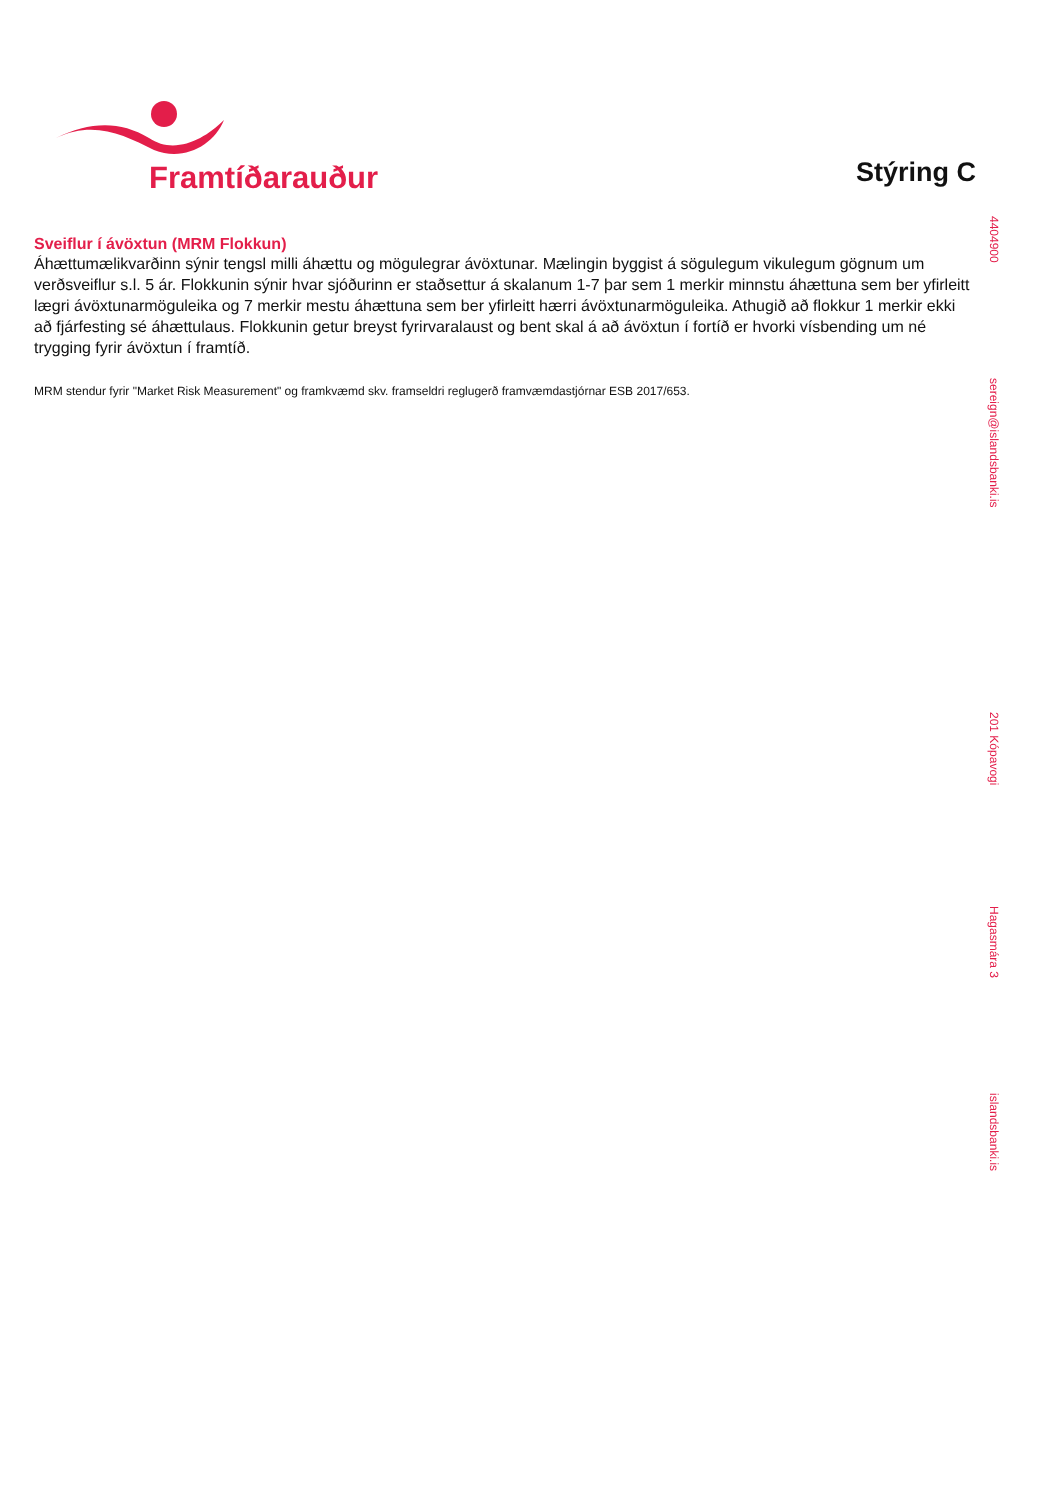Framtíðarauður
Stýring C
Sveiflur í ávöxtun (MRM Flokkun)
Áhættumælikvarðinn sýnir tengsl milli áhættu og mögulegrar ávöxtunar. Mælingin byggist á sögulegum vikulegum gögnum um verðsveiflur s.l. 5 ár. Flokkunin sýnir hvar sjóðurinn er staðsettur á skalanum 1-7 þar sem 1 merkir minnstu áhættuna sem ber yfirleitt lægri ávöxtunarmöguleika og 7 merkir mestu áhættuna sem ber yfirleitt hærri ávöxtunarmöguleika. Athugið að flokkur 1 merkir ekki að fjárfesting sé áhættulaus. Flokkunin getur breyst fyrirvaralaust og bent skal á að ávöxtun í fortíð er hvorki vísbending um né trygging fyrir ávöxtun í framtíð.
MRM stendur fyrir "Market Risk Measurement" og framkvæmd skv. framseldri reglugerð framvæmdastjórnar ESB 2017/653.
4404900
sereign@islandsbanki.is
201 Kópavogi
Hagasmára 3
islandsbanki.is